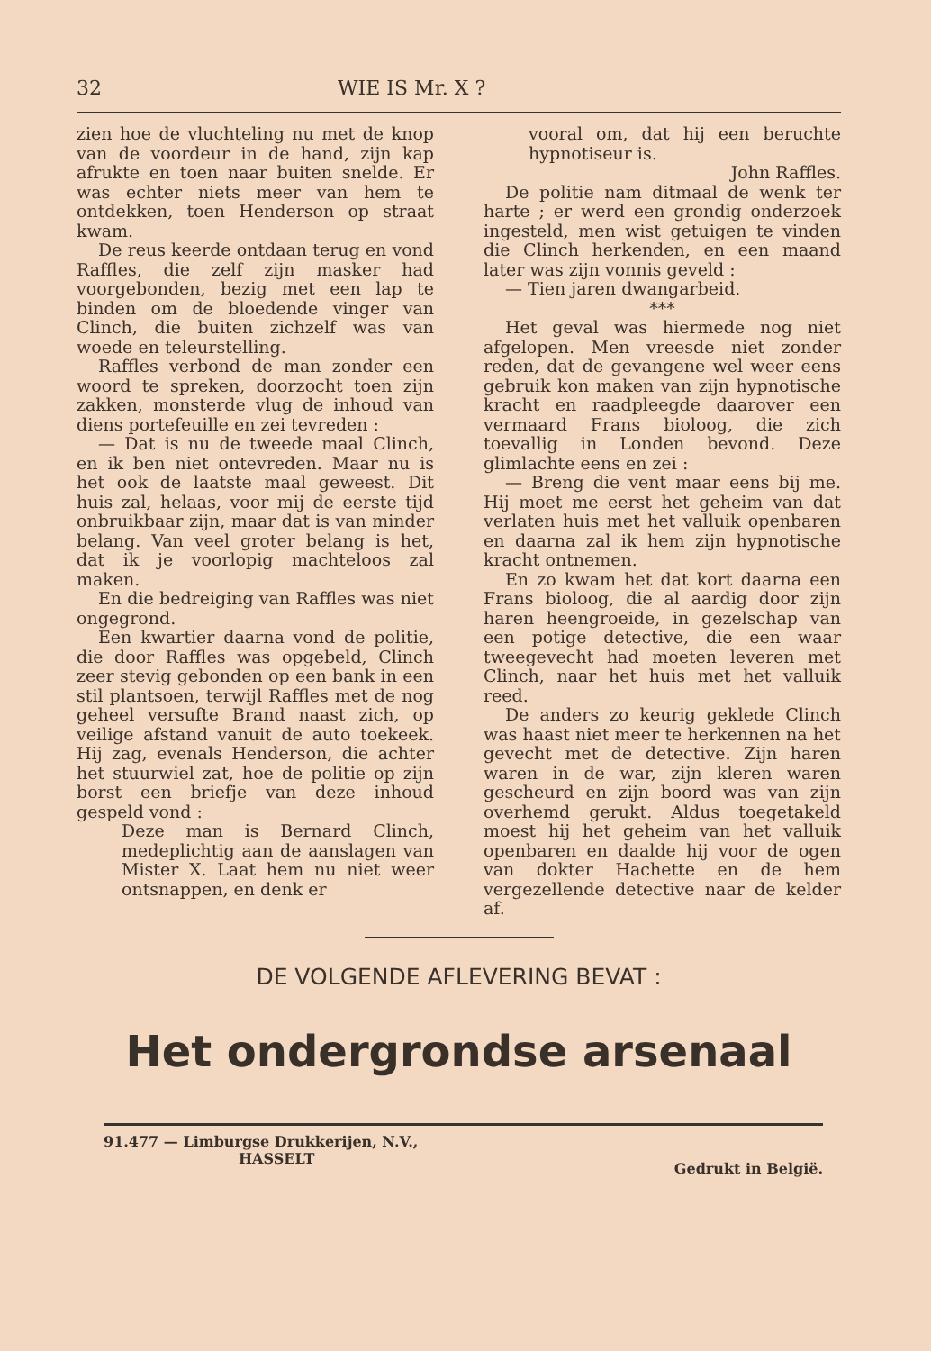32 WIE IS Mr. X ?
zien hoe de vluchteling nu met de knop van de voordeur in de hand, zijn kap afrukte en toen naar buiten snelde. Er was echter niets meer van hem te ontdekken, toen Henderson op straat kwam.
De reus keerde ontdaan terug en vond Raffles, die zelf zijn masker had voorgebonden, bezig met een lap te binden om de bloedende vinger van Clinch, die buiten zichzelf was van woede en teleurstelling.
Raffles verbond de man zonder een woord te spreken, doorzocht toen zijn zakken, monsterde vlug de inhoud van diens portefeuille en zei tevreden :
— Dat is nu de tweede maal Clinch, en ik ben niet ontevreden. Maar nu is het ook de laatste maal geweest. Dit huis zal, helaas, voor mij de eerste tijd onbruikbaar zijn, maar dat is van minder belang. Van veel groter belang is het, dat ik je voorlopig machteloos zal maken.
En die bedreiging van Raffles was niet ongegrond.
Een kwartier daarna vond de politie, die door Raffles was opgebeld, Clinch zeer stevig gebonden op een bank in een stil plantsoen, terwijl Raffles met de nog geheel versufte Brand naast zich, op veilige afstand vanuit de auto toekeek. Hij zag, evenals Henderson, die achter het stuurwiel zat, hoe de politie op zijn borst een briefje van deze inhoud gespeld vond :
Deze man is Bernard Clinch, medeplichtig aan de aanslagen van Mister X. Laat hem nu niet weer ontsnappen, en denk er
vooral om, dat hij een beruchte hypnotiseur is.
John Raffles.
De politie nam ditmaal de wenk ter harte ; er werd een grondig onderzoek ingesteld, men wist getuigen te vinden die Clinch herkenden, en een maand later was zijn vonnis geveld :
— Tien jaren dwangarbeid.
***
Het geval was hiermede nog niet afgelopen. Men vreesde niet zonder reden, dat de gevangene wel weer eens gebruik kon maken van zijn hypnotische kracht en raadpleegde daarover een vermaard Frans bioloog, die zich toevallig in Londen bevond. Deze glimlachte eens en zei :
— Breng die vent maar eens bij me. Hij moet me eerst het geheim van dat verlaten huis met het valluik openbaren en daarna zal ik hem zijn hypnotische kracht ontnemen.
En zo kwam het dat kort daarna een Frans bioloog, die al aardig door zijn haren heengroeide, in gezelschap van een potige detective, die een waar tweegevecht had moeten leveren met Clinch, naar het huis met het valluik reed.
De anders zo keurig geklede Clinch was haast niet meer te herkennen na het gevecht met de detective. Zijn haren waren in de war, zijn kleren waren gescheurd en zijn boord was van zijn overhemd gerukt. Aldus toegetakeld moest hij het geheim van het valluik openbaren en daalde hij voor de ogen van dokter Hachette en de hem vergezellende detective naar de kelder af.
DE VOLGENDE AFLEVERING BEVAT :
Het ondergrondse arsenaal
91.477 — Limburgse Drukkerijen, N.V.,
HASSELT Gedrukt in België.